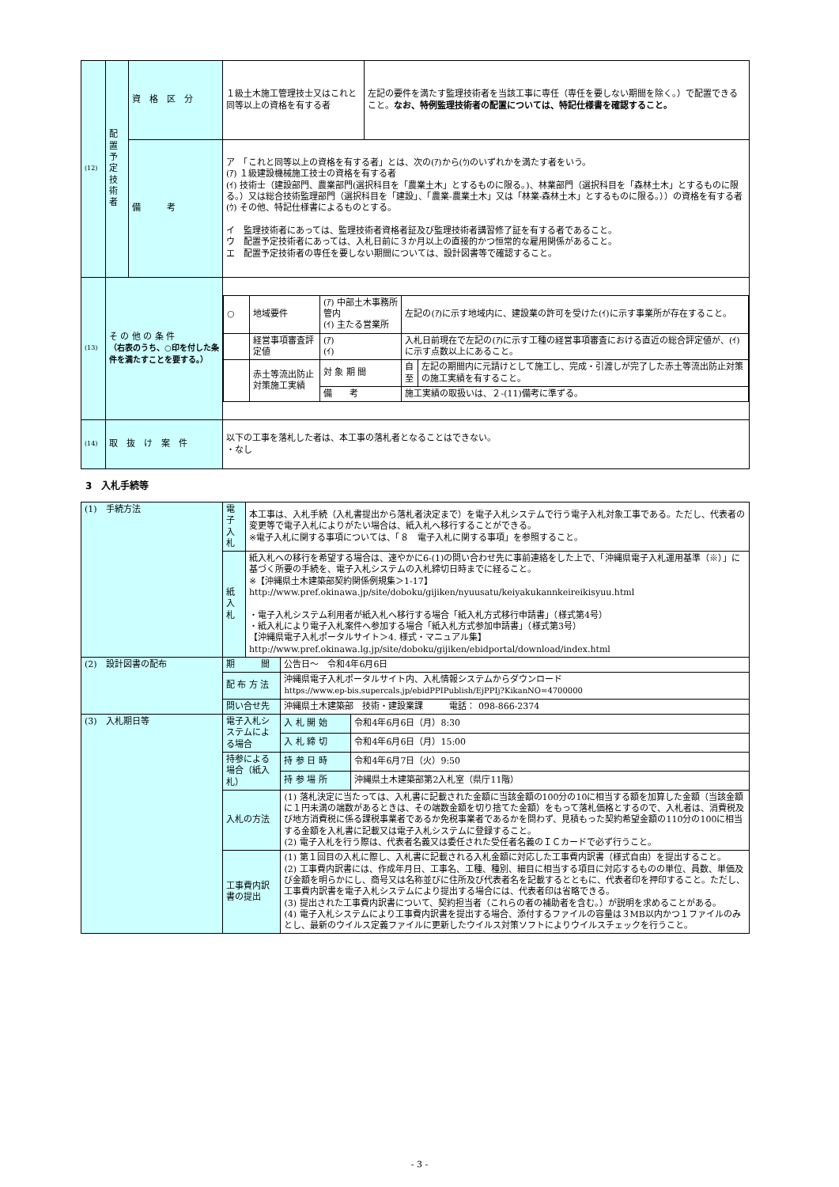| (12) | 配置予定技術者 | 資 格 区 分 | １級土木施工管理技士又はこれと同等以上の資格を有する者 | 左記の要件を満たす監理技術者を当該工事に専任（専任を要しない期間を除く。）で配置できること。 なお、特例監理技術者の配置については、特記仕様書を確認すること。 |
| | | 備 考 | ア 「これと同等以上の資格を有する者」とは、次の(ｱ)から(ｳ)のいずれかを満たす者をいう。 (ｱ) １級建設機械施工技士の資格を有する者 (ｲ) 技術士（建設部門、農業部門(選択科目を「農業土木」とするものに限る。)、林業部門（選択科目を「森林土木」とするものに限る。）又は総合技術監理部門（選択科目を「建設」、「農業-農業土木」又は「林業-森林土木」とするものに限る。））の資格を有する者 (ｳ) その他、特記仕様書によるものとする。 イ 監理技術者にあっては、監理技術者資格者証及び監理技術者講習修了証を有する者であること。 ウ 配置予定技術者にあっては、入札日前に３か月以上の直接的かつ恒常的な雇用関係があること。 エ 配置予定技術者の専任を要しない期間については、設計図書等で確認すること。 | |
| (13) | そ の 他 の 条 件 （右表のうち、○印を付した条件を満たすことを要する。） | | / ○ / 地域要件 / (ｱ) 中部土木事務所管内 (ｲ) 主たる営業所 / 左記の(ｱ)に示す地域内に、建設業の許可を受けた(ｲ)に示す事業所が存在すること。 / / / / 経営事項審査評定値 / (ｱ) (ｲ) / 入札日前現在で左記の(ｱ)に示す工種の経営事項審査における直近の総合評定値が、(ｲ)に示す点数以上にあること。 / / / / 赤土等流出防止対策施工実績 / 対 象 期 間 / 自 至 / 左記の期間内に元請けとして施工し、完成・引渡しが完了した赤土等流出防止対策の施工実績を有すること。 / / / / 備 考 / 施工実績の取扱いは、２-(11)備考に準ずる。 / / | |
| (14) | 取 抜 け 案 件 | | 以下の工事を落札した者は、本工事の落札者となることはできない。 ・なし | |
3　入札手続等
| (1) 手続方法 | 電子入札 | 本工事は、入札手続（入札書提出から落札者決定まで）を電子入札システムで行う電子入札対象工事である。ただし、代表者の変更等で電子入札によりがたい場合は、紙入札へ移行することができる。 ※電子入札に関する事項については、「８ 電子入札に関する事項」を参照すること。 | | |
| | 紙入札 | 紙入札への移行を希望する場合は、速やかに6-(1)の問い合わせ先に事前連絡をした上で、「沖縄県電子入札運用基準（※）」に基づく所要の手続を、電子入札システムの入札締切日時までに経ること。 ※【沖縄県土木建築部契約関係例規集＞1-17】 http://www.pref.okinawa.jp/site/doboku/gijiken/nyuusatu/keiyakukannkeireikisyuu.html ・電子入札システム利用者が紙入札へ移行する場合「紙入札方式移行申請書」（様式第4号） ・紙入札により電子入札案件へ参加する場合「紙入札方式参加申請書」（様式第3号） 【沖縄県電子入札ポータルサイト＞4. 様式・マニュアル集】 http://www.pref.okinawa.lg.jp/site/doboku/gijiken/ebidportal/download/index.html | | |
| (2) 設計図書の配布 | 期 間 | | 公告日～ 令和4年6月6日 | |
| | 配 布 方 法 | | 沖縄県電子入札ポータルサイト内、入札情報システムからダウンロード https://www.ep-bis.supercals.jp/ebidPPIPublish/EjPPIj?KikanNO=4700000 | |
| | 問い合せ先 | | 沖縄県土木建築部 技術・建設業課 電話： 098-866-2374 | |
| (3) 入札期日等 | 電子入札システムによる場合 | | 入 札 開 始 | 令和4年6月6日（月）8:30 |
| | | | 入 札 締 切 | 令和4年6月6日（月）15:00 |
| | 持参による場合（紙入札） | | 持 参 日 時 | 令和4年6月7日（火）9:50 |
| | | | 持 参 場 所 | 沖縄県土木建築部第2入札室（県庁11階） |
| | 入札の方法 | | (1) 落札決定に当たっては、入札書に記載された金額に当該金額の100分の10に相当する額を加算した金額（当該金額に１円未満の端数があるときは、その端数金額を切り捨てた金額）をもって落札価格とするので、入札者は、消費税及び地方消費税に係る課税事業者であるか免税事業者であるかを問わず、見積もった契約希望金額の110分の100に相当する金額を入札書に記載又は電子入札システムに登録すること。 (2) 電子入札を行う際は、代表者名義又は委任された受任者名義のＩＣカードで必ず行うこと。 | |
| | 工事費内訳書の提出 | | (1) 第１回目の入札に際し、入札書に記載される入札金額に対応した工事費内訳書（様式自由）を提出すること。 (2) 工事費内訳書には、作成年月日、工事名、工種、種別、細目に相当する項目に対応するものの単位、員数、単価及び金額を明らかにし、商号又は名称並びに住所及び代表者名を記載するとともに、代表者印を押印すること。ただし、工事費内訳書を電子入札システムにより提出する場合には、代表者印は省略できる。 (3) 提出された工事費内訳書について、契約担当者（これらの者の補助者を含む。）が説明を求めることがある。 (4) 電子入札システムにより工事費内訳書を提出する場合、添付するファイルの容量は３MB以内かつ１ファイルのみとし、最新のウイルス定義ファイルに更新したウイルス対策ソフトによりウイルスチェックを行うこと。 | |
- 3 -